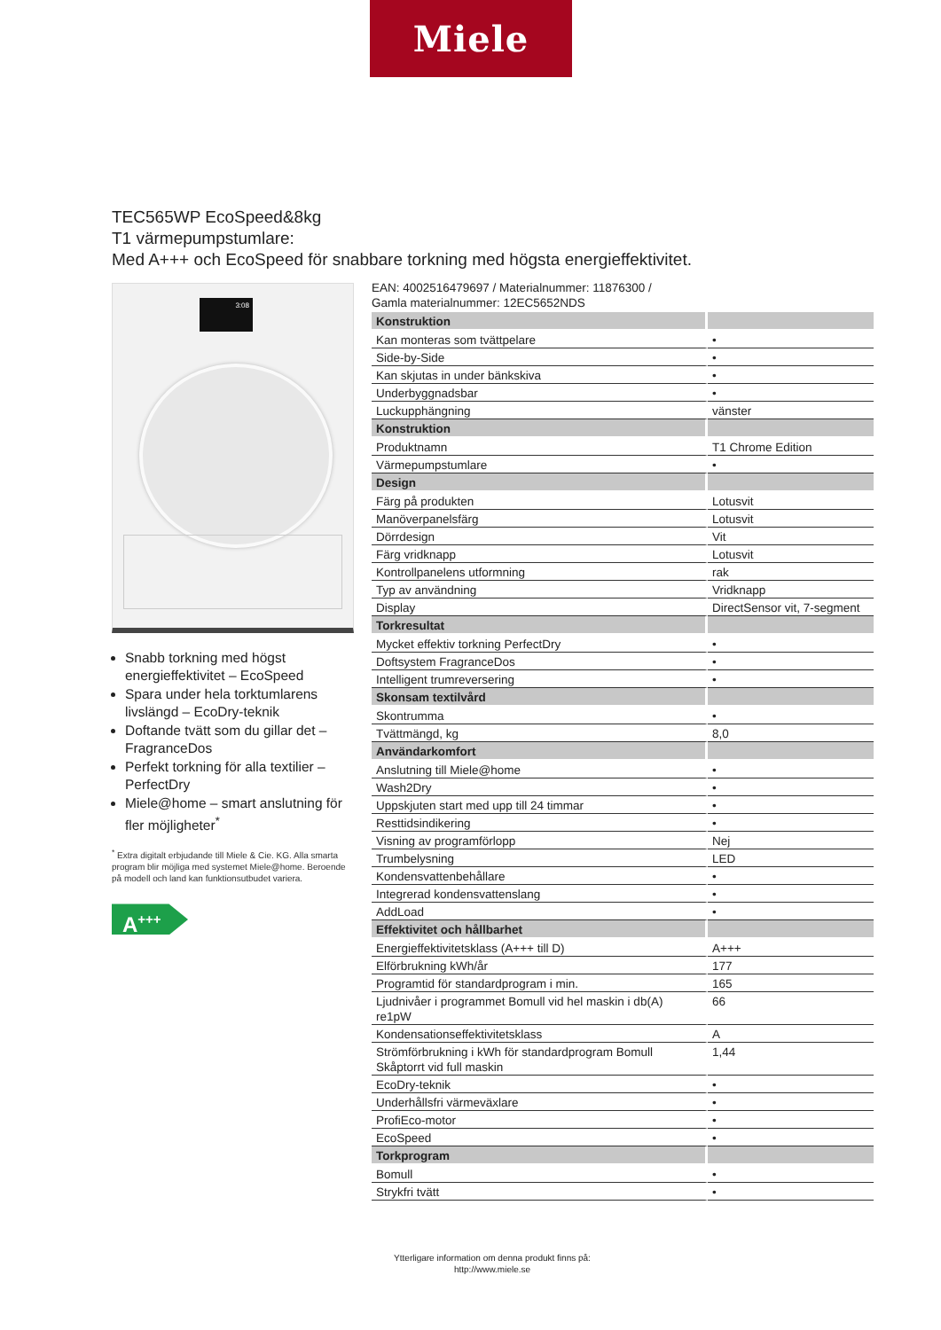Miele
TEC565WP EcoSpeed&8kg
T1 värmepumpstumlare:
Med A+++ och EcoSpeed för snabbare torkning med högsta energieffektivitet.
3:08
Snabb torkning med högst energieffektivitet – EcoSpeed
Spara under hela torktumlarens livslängd – EcoDry-teknik
Doftande tvätt som du gillar det – FragranceDos
Perfekt torkning för alla textilier – PerfectDry
Miele@home – smart anslutning för fler möjligheter<sup>*</sup>
<sup>*</sup> Extra digitalt erbjudande till Miele & Cie. KG. Alla smarta program blir möjliga med systemet Miele@home. Beroende på modell och land kan funktionsutbudet variera.
A<sup>+++</sup>
EAN: 4002516479697 / Materialnummer: 11876300 /
Gamla materialnummer: 12EC5652NDS
| Konstruktion | |
| Kan monteras som tvättpelare | • |
| Side-by-Side | • |
| Kan skjutas in under bänkskiva | • |
| Underbyggnadsbar | • |
| Luckupphängning | vänster |
| Konstruktion | |
| Produktnamn | T1 Chrome Edition |
| Värmepumpstumlare | • |
| Design | |
| Färg på produkten | Lotusvit |
| Manöverpanelsfärg | Lotusvit |
| Dörrdesign | Vit |
| Färg vridknapp | Lotusvit |
| Kontrollpanelens utformning | rak |
| Typ av användning | Vridknapp |
| Display | DirectSensor vit, 7-segment |
| Torkresultat | |
| Mycket effektiv torkning PerfectDry | • |
| Doftsystem FragranceDos | • |
| Intelligent trumreversering | • |
| Skonsam textilvård | |
| Skontrumma | • |
| Tvättmängd, kg | 8,0 |
| Användarkomfort | |
| Anslutning till Miele@home | • |
| Wash2Dry | • |
| Uppskjuten start med upp till 24 timmar | • |
| Resttidsindikering | • |
| Visning av programförlopp | Nej |
| Trumbelysning | LED |
| Kondensvattenbehållare | • |
| Integrerad kondensvattenslang | • |
| AddLoad | • |
| Effektivitet och hållbarhet | |
| Energieffektivitetsklass (A+++ till D) | A+++ |
| Elförbrukning kWh/år | 177 |
| Programtid för standardprogram i min. | 165 |
| Ljudnivåer i programmet Bomull vid hel maskin i db(A) re1pW | 66 |
| Kondensationseffektivitetsklass | A |
| Strömförbrukning i kWh för standardprogram Bomull Skåptorrt vid full maskin | 1,44 |
| EcoDry-teknik | • |
| Underhållsfri värmeväxlare | • |
| ProfiEco-motor | • |
| EcoSpeed | • |
| Torkprogram | |
| Bomull | • |
| Strykfri tvätt | • |
Ytterligare information om denna produkt finns på:
http://www.miele.se